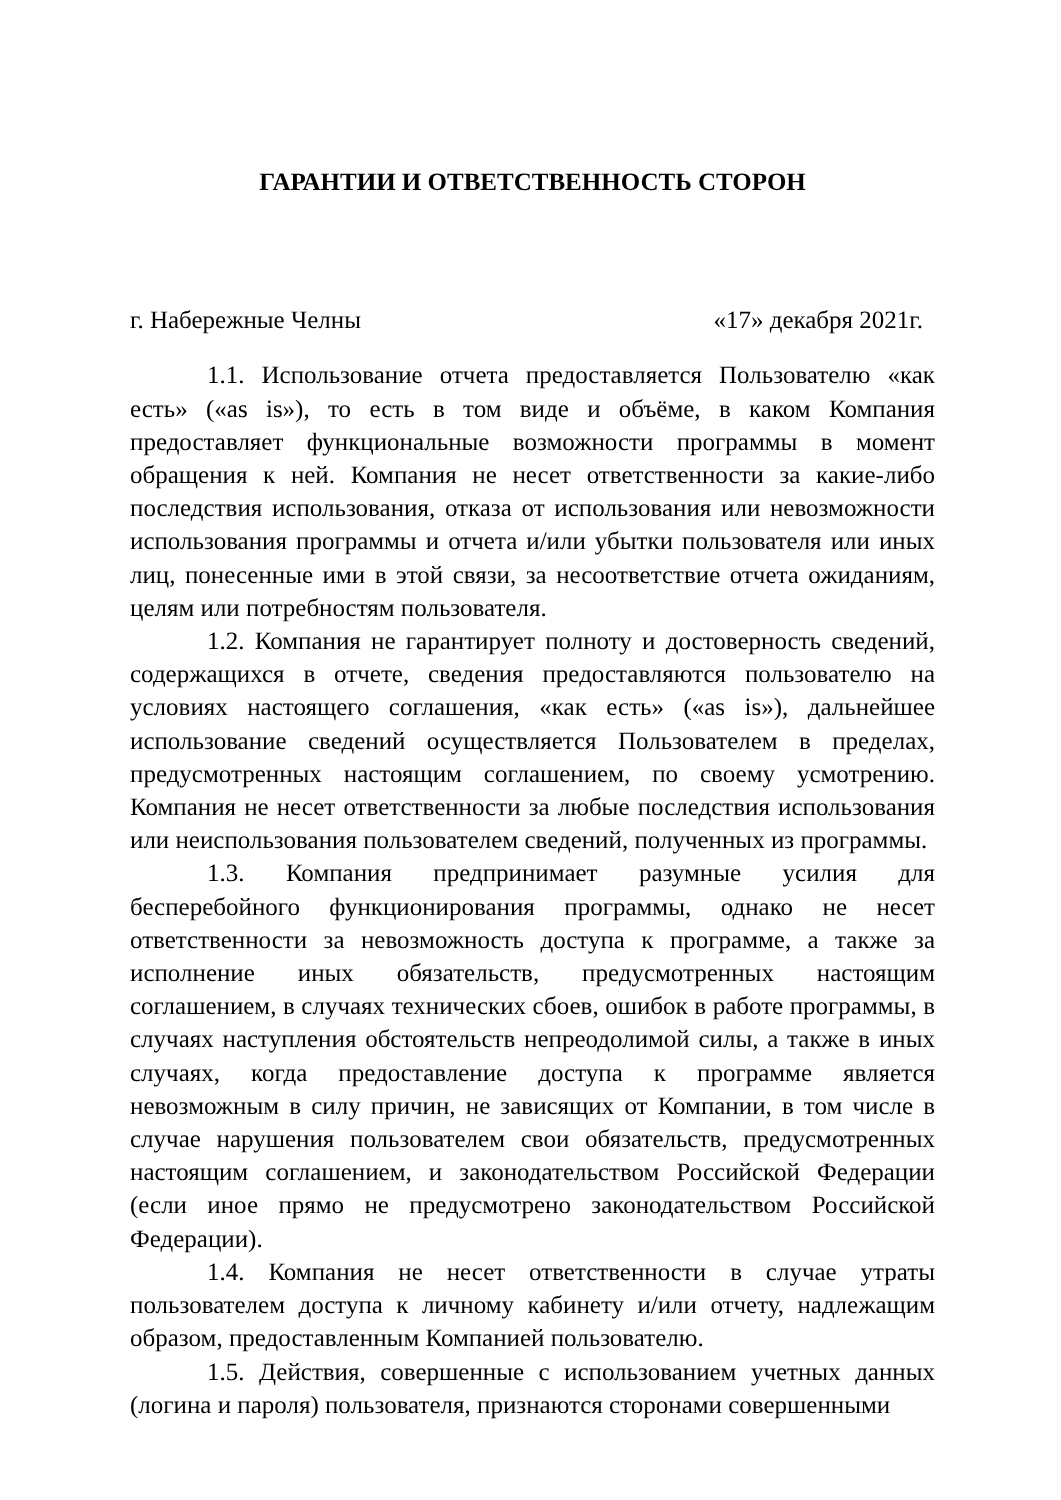ГАРАНТИИ И ОТВЕТСТВЕННОСТЬ СТОРОН
г. Набережные Челны «17» декабря 2021г.
1.1. Использование отчета предоставляется Пользователю «как есть» («as is»), то есть в том виде и объёме, в каком Компания предоставляет функциональные возможности программы в момент обращения к ней. Компания не несет ответственности за какие-либо последствия использования, отказа от использования или невозможности использования программы и отчета и/или убытки пользователя или иных лиц, понесенные ими в этой связи, за несоответствие отчета ожиданиям, целям или потребностям пользователя.
1.2. Компания не гарантирует полноту и достоверность сведений, содержащихся в отчете, сведения предоставляются пользователю на условиях настоящего соглашения, «как есть» («as is»), дальнейшее использование сведений осуществляется Пользователем в пределах, предусмотренных настоящим соглашением, по своему усмотрению. Компания не несет ответственности за любые последствия использования или неиспользования пользователем сведений, полученных из программы.
1.3. Компания предпринимает разумные усилия для бесперебойного функционирования программы, однако не несет ответственности за невозможность доступа к программе, а также за исполнение иных обязательств, предусмотренных настоящим соглашением, в случаях технических сбоев, ошибок в работе программы, в случаях наступления обстоятельств непреодолимой силы, а также в иных случаях, когда предоставление доступа к программе является невозможным в силу причин, не зависящих от Компании, в том числе в случае нарушения пользователем свои обязательств, предусмотренных настоящим соглашением, и законодательством Российской Федерации (если иное прямо не предусмотрено законодательством Российской Федерации).
1.4. Компания не несет ответственности в случае утраты пользователем доступа к личному кабинету и/или отчету, надлежащим образом, предоставленным Компанией пользователю.
1.5. Действия, совершенные с использованием учетных данных (логина и пароля) пользователя, признаются сторонами совершенными